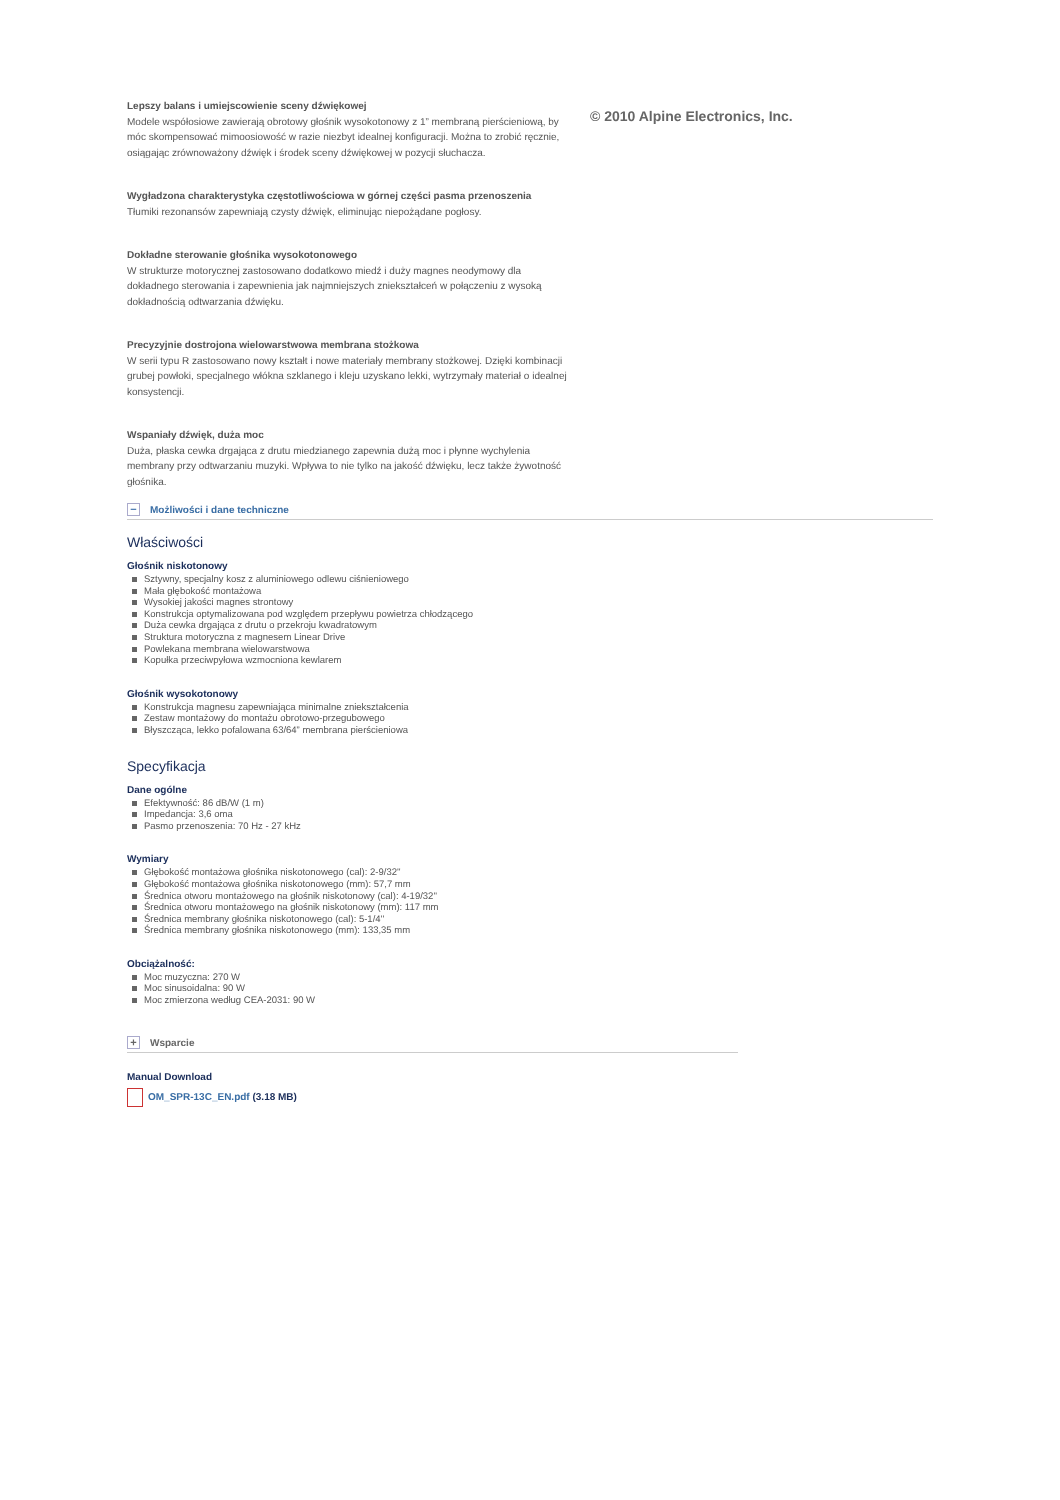Lepszy balans i umiejscowienie sceny dźwiękowej
Modele współosiowe zawierają obrotowy głośnik wysokotonowy z 1” membraną pierścieniową, by móc skompensować mimoosiowość w razie niezbyt idealnej konfiguracji. Można to zrobić ręcznie, osiągając zrównoważony dźwięk i środek sceny dźwiękowej w pozycji słuchacza.
Wygładzona charakterystyka częstotliwościowa w górnej części pasma przenoszenia
Tłumiki rezonansów zapewniają czysty dźwięk, eliminując niepożądane pogłosy.
Dokładne sterowanie głośnika wysokotonowego
W strukturze motorycznej zastosowano dodatkowo miedź i duży magnes neodymowy dla dokładnego sterowania i zapewnienia jak najmniejszych zniekształceń w połączeniu z wysoką dokładnością odtwarzania dźwięku.
Precyzyjnie dostrojona wielowarstwowa membrana stożkowa
W serii typu R zastosowano nowy kształt i nowe materiały membrany stożkowej. Dzięki kombinacji grubej powłoki, specjalnego włókna szklanego i kleju uzyskano lekki, wytrzymały materiał o idealnej konsystencji.
Wspaniały dźwięk, duża moc
Duża, płaska cewka drgająca z drutu miedzianego zapewnia dużą moc i płynne wychylenia membrany przy odtwarzaniu muzyki. Wpływa to nie tylko na jakość dźwięku, lecz także żywotność głośnika.
© 2010 Alpine Electronics, Inc.
− Możliwości i dane techniczne
Właściwości
Głośnik niskotonowy
Sztywny, specjalny kosz z aluminiowego odlewu ciśnieniowego
Mała głębokość montażowa
Wysokiej jakości magnes strontowy
Konstrukcja optymalizowana pod względem przepływu powietrza chłodzącego
Duża cewka drgająca z drutu o przekroju kwadratowym
Struktura motoryczna z magnesem Linear Drive
Powlekana membrana wielowarstwowa
Kopułka przeciwpyłowa wzmocniona kewlarem
Głośnik wysokotonowy
Konstrukcja magnesu zapewniająca minimalne zniekształcenia
Zestaw montażowy do montażu obrotowo-przegubowego
Błyszcząca, lekko pofalowana 63/64” membrana pierścieniowa
Specyfikacja
Dane ogólne
Efektywność: 86 dB/W (1 m)
Impedancja: 3,6 oma
Pasmo przenoszenia: 70 Hz - 27 kHz
Wymiary
Głębokość montażowa głośnika niskotonowego (cal): 2-9/32''
Głębokość montażowa głośnika niskotonowego (mm): 57,7 mm
Średnica otworu montażowego na głośnik niskotonowy (cal): 4-19/32''
Średnica otworu montażowego na głośnik niskotonowy (mm): 117 mm
Średnica membrany głośnika niskotonowego (cal): 5-1/4''
Średnica membrany głośnika niskotonowego (mm): 133,35 mm
Obciążalność:
Moc muzyczna: 270 W
Moc sinusoidalna: 90 W
Moc zmierzona według CEA-2031: 90 W
+ Wsparcie
Manual Download
OM_SPR-13C_EN.pdf (3.18 MB)